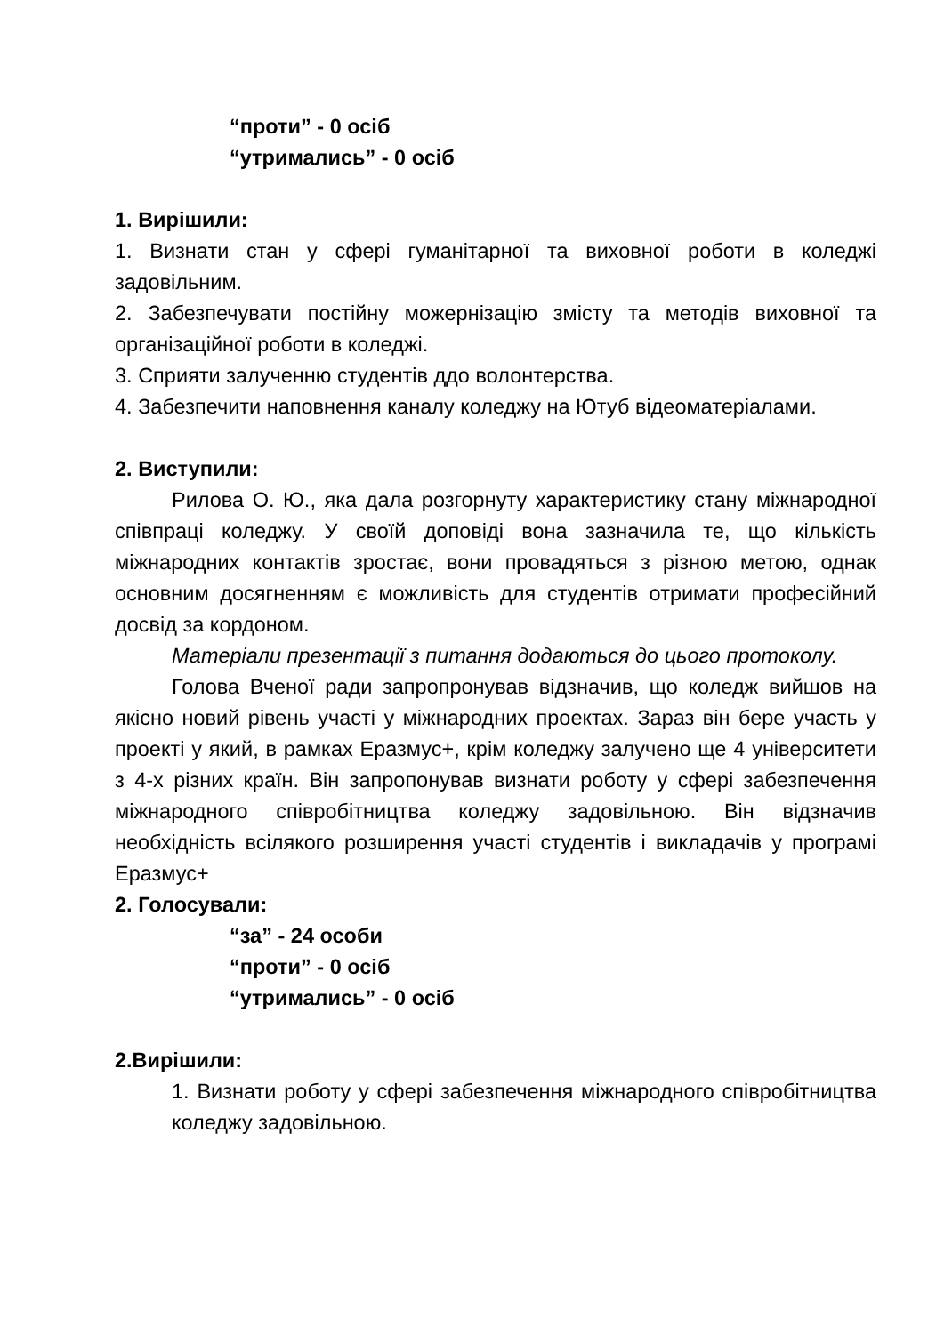“проти” - 0 осіб
“утримались” - 0 осіб
1. Вирішили:
1. Визнати стан у сфері гуманітарної та виховної роботи в коледжі задовільним.
2. Забезпечувати постійну можернізацію змісту та методів виховної та організаційної роботи в коледжі.
3. Сприяти залученню студентів ддо волонтерства.
4. Забезпечити наповнення каналу коледжу на Ютуб відеоматеріалами.
2. Виступили:
Рилова О. Ю., яка дала розгорнуту характеристику стану міжнародної співпраці коледжу. У своїй доповіді вона зазначила те, що кількість міжнародних контактів зростає, вони провадяться з різною метою, однак основним досягненням є можливість для студентів отримати професійний досвід за кордоном.
Матеріали презентації з питання додаються до цього протоколу.
Голова Вченої ради запропронував відзначив, що коледж вийшов на якісно новий рівень участі у міжнародних проектах. Зараз він бере участь у проекті у який, в рамках Еразмус+, крім коледжу залучено ще 4 університети з 4-х різних країн. Він запропонував визнати роботу у сфері забезпечення міжнародного співробітництва коледжу задовільною. Він відзначив необхідність всілякого розширення участі студентів і викладачів у програмі Еразмус+
2. Голосували:
“за” - 24 особи
“проти” - 0 осіб
“утримались” - 0 осіб
2.Вирішили:
1. Визнати роботу у сфері забезпечення міжнародного співробітництва коледжу задовільною.